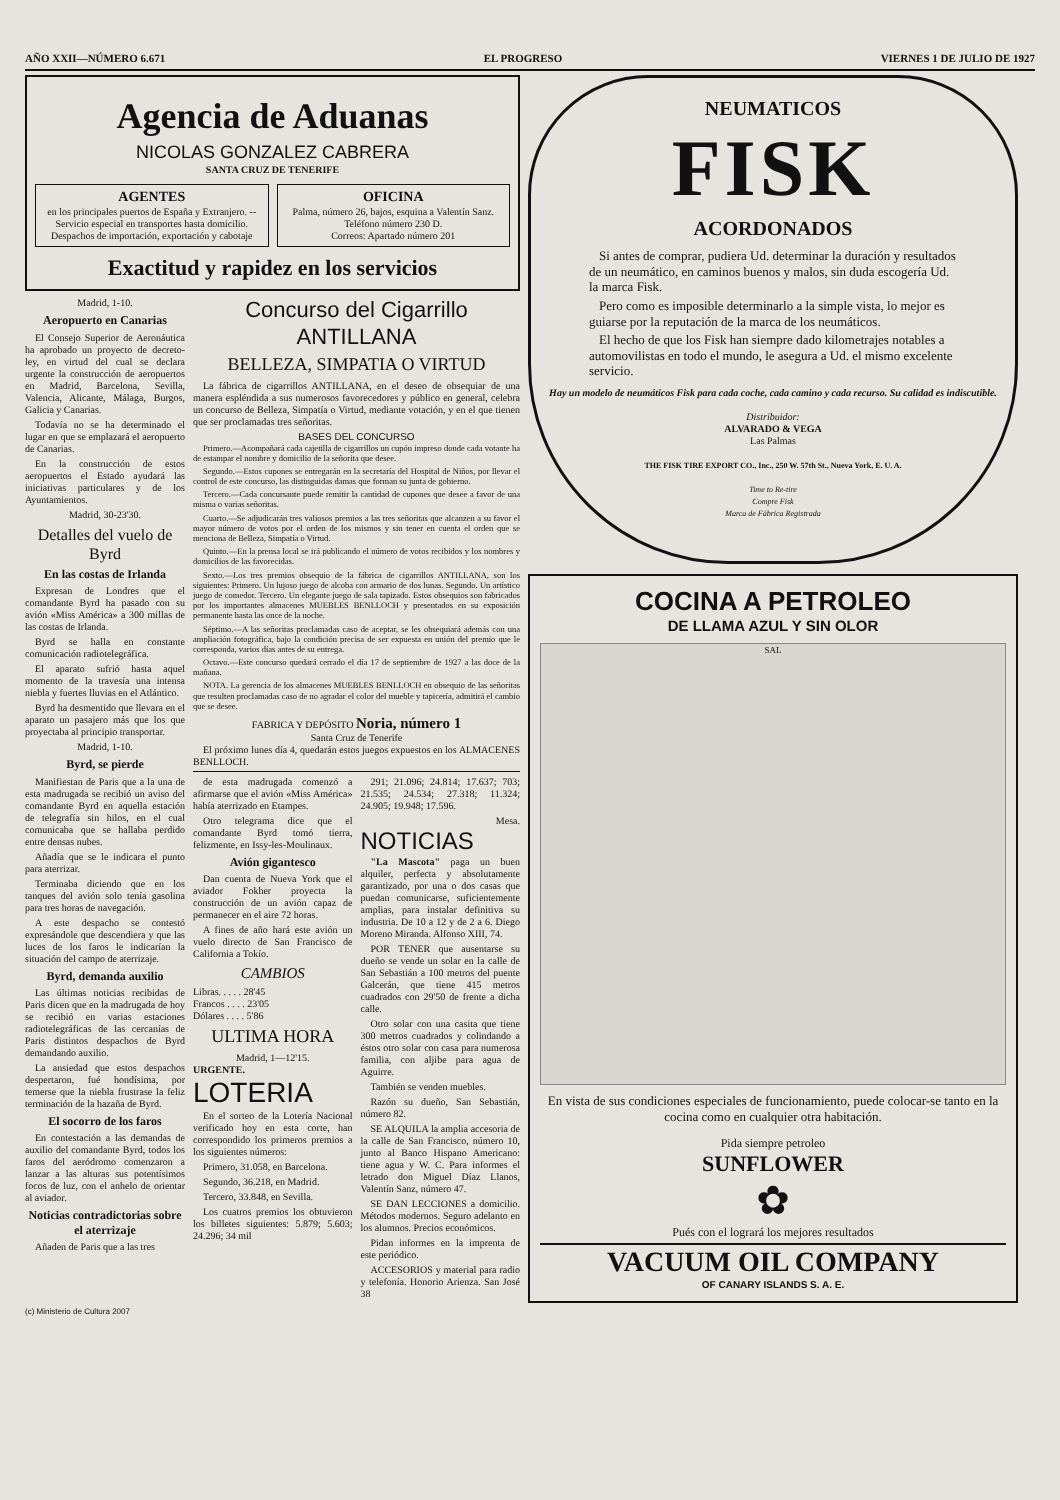AÑO XXII—NÚMERO 6.671 EL PROGRESO VIERNES 1 DE JULIO DE 1927
Agencia de Aduanas
NICOLAS GONZALEZ CABRERA
SANTA CRUZ DE TENERIFE
AGENTES
en los principales puertos de España y Extranjero. -- Servicio especial en transportes hasta domicilio. Despachos de importación, exportación y cabotaje
OFICINA
Palma, número 26, bajos, esquina a Valentín Sanz.
Teléfono número 230 D.
Correos: Apartado número 201
Exactitud y rapidez en los servicios
Madrid, 1-10.
Aeropuerto en Canarias
El Consejo Superior de Aeronáutica ha aprobado un proyecto de decreto-ley, en virtud del cual se declara urgente la construcción de aeropuertos en Madrid, Barcelona, Sevilla, Valencia, Alicante, Málaga, Burgos, Galicia y Canarias.
Todavía no se ha determinado el lugar en que se emplazará el aeropuerto de Canarias.
En la construcción de estos aeropuertos el Estado ayudará las iniciativas particulares y de los Ayuntamientos.
Madrid, 30-23'30.
Detalles del vuelo de Byrd
En las costas de Irlanda
Expresan de Londres que el comandante Byrd ha pasado con su avión «Miss América» a 300 millas de las costas de Irlanda.
Byrd se halla en constante comunicación radiotelegráfica.
El aparato sufrió hasta aquel momento de la travesía una intensa niebla y fuertes lluvias en el Atlántico.
Byrd ha desmentido que llevara en el aparato un pasajero más que los que proyectaba al principio transportar.
Madrid, 1-10.
Byrd, se pierde
Manifiestan de Paris que a la una de esta madrugada se recibió un aviso del comandante Byrd en aquella estación de telegrafía sin hilos, en el cual comunicaba que se hallaba perdido entre densas nubes.
Añadía que se le indicara el punto para aterrizar.
Terminaba diciendo que en los tanques del avión solo tenía gasolina para tres horas de navegación.
A este despacho se contestó expresándole que descendiera y que las luces de los faros le indicarían la situación del campo de aterrizaje.
Byrd, demanda auxilio
Las últimas noticias recibidas de Paris dicen que en la madrugada de hoy se recibió en varias estaciones radiotelegráficas de las cercanías de Paris distintos despachos de Byrd demandando auxilio.
La ansiedad que estos despachos despertaron, fué hondísima, por temerse que la niebla frustrase la feliz terminación de la hazaña de Byrd.
El socorro de los faros
En contestación a las demandas de auxilio del comandante Byrd, todos los faros del aeródromo comenzaron a lanzar a las alturas sus potentísimos focos de luz, con el anhelo de orientar al aviador.
Noticias contradictorias sobre el aterrizaje
Añaden de Paris que a las tres
Concurso del Cigarrillo
ANTILLANA
BELLEZA, SIMPATIA O VIRTUD
La fábrica de cigarrillos ANTILLANA, en el deseo de obsequiar de una manera espléndida a sus numerosos favorecedores y público en general, celebra un concurso de Belleza, Simpatía o Virtud, mediante votación, y en el que tienen que ser proclamadas tres señoritas.
BASES DEL CONCURSO
Primero.—Acompañará cada cajetilla de cigarrillos un cupón impreso donde cada votante ha de estampar el nombre y domicilio de la señorita que desee.
Segundo.—Estos cupones se entregarán en la secretaría del Hospital de Niños, por llevar el control de este concurso, las distinguidas damas que forman su junta de gobierno.
Tercero.—Cada concursante puede remitir la cantidad de cupones que desee a favor de una misma o varias señoritas.
Cuarto.—Se adjudicarán tres valiosos premios a las tres señoritas que alcanzen a su favor el mayor número de votos por el orden de los mismos y sin tener en cuenta el orden que se menciona de Belleza, Simpatía o Virtud.
Quinto.—En la prensa local se irá publicando el número de votos recibidos y los nombres y domicilios de las favorecidas.
Sexto.—Los tres premios obsequio de la fábrica de cigarrillos ANTILLANA, son los siguientes: Primero. Un lujoso juego de alcoba con armario de dos lunas. Segundo. Un artístico juego de comedor. Tercero. Un elegante juego de sala tapizado. Estos obsequios son fabricados por los importantes almacenes MUEBLES BENLLOCH y presentados en su exposición permanente hasta las once de la noche.
Séptimo.—A las señoritas proclamadas caso de aceptar, se les obsequiará además con una ampliación fotográfica, bajo la condición precisa de ser expuesta en unión del premio que le corresponda, varios días antes de su entrega.
Octavo.—Este concurso quedará cerrado el día 17 de septiembre de 1927 a las doce de la mañana.
NOTA. La gerencia de los almacenes MUEBLES BENLLOCH en obsequio de las señoritas que resulten proclamadas caso de no agradar el color del mueble y tapicería, admitirá el cambio que se desee.
FABRICA Y DEPÓSITO Noria, número 1
Santa Cruz de Tenerife
El próximo lunes día 4, quedarán estos juegos expuestos en los ALMACENES BENLLOCH.
de esta madrugada comenzó a afirmarse que el avión «Miss América» había aterrizado en Etampes.
Otro telegrama dice que el comandante Byrd tomó tierra, felizmente, en Issy-les-Moulinaux.
Avión gigantesco
Dan cuenta de Nueva York que el aviador Fokher proyecta la construcción de un avión capaz de permanecer en el aire 72 horas.
A fines de año hará este avión un vuelo directo de San Francisco de California a Tokío.
CAMBIOS
Libras. . . . . 28'45
Francos . . . . 23'05
Dólares . . . . 5'86
ULTIMA HORA
Madrid, 1—12'15.
URGENTE.
LOTERIA
En el sorteo de la Lotería Nacional verificado hoy en esta corte, han correspondido los primeros premios a los siguientes números:
Primero, 31.058, en Barcelona.
Segundo, 36.218, en Madrid.
Tercero, 33.848, en Sevilla.
Los cuatros premios los obtuvieron los billetes siguientes: 5.879; 5.603; 24.296; 34 mil
291; 21.096; 24.814; 17.637; 703; 21.535; 24.534; 27.318; 11.324; 24.905; 19.948; 17.596.
Mesa.
NOTICIAS
"La Mascota" paga un buen alquiler, perfecta y absolutamente garantizado, por una o dos casas que puedan comunicarse, suficientemente amplias, para instalar definitiva su industria. De 10 a 12 y de 2 a 6. Diego Moreno Miranda. Alfonso XIII, 74.
POR TENER que ausentarse su dueño se vende un solar en la calle de San Sebastián a 100 metros del puente Galcerán, que tiene 415 metros cuadrados con 29'50 de frente a dicha calle.
Otro solar con una casita que tiene 300 metros cuadrados y colindando a éstos otro solar con casa para numerosa familia, con aljibe para agua de Aguirre.
También se venden muebles.
Razón su dueño, San Sebastián, número 82.
SE ALQUILA la amplia accesoria de la calle de San Francisco, número 10, junto al Banco Hispano Americano: tiene agua y W. C. Para informes el letrado don Miguel Díaz Llanos, Valentín Sanz, número 47.
SE DAN LECCIONES a domicilio. Métodos modernos. Seguro adelanto en los alumnos. Precios económicos.
Pidan informes en la imprenta de este periódico.
ACCESORIOS y material para radio y telefonía. Honorio Arienza. San José 38
NEUMATICOS
FISK
ACORDONADOS
Si antes de comprar, pudiera Ud. determinar la duración y resultados de un neumático, en caminos buenos y malos, sin duda escogería Ud. la marca Fisk.
Pero como es imposible determinarlo a la simple vista, lo mejor es guiarse por la reputación de la marca de los neumáticos.
El hecho de que los Fisk han siempre dado kilometrajes notables a automovilistas en todo el mundo, le asegura a Ud. el mismo excelente servicio.
Hay un modelo de neumáticos Fisk para cada coche, cada camino y cada recurso. Su calidad es indiscutible.
Distribuidor:
ALVARADO & VEGA
Las Palmas
THE FISK TIRE EXPORT CO., Inc., 250 W. 57th St., Nueva York, E. U. A.
Time to Re-tire
Compre Fisk
Marca de Fábrica Registrada
COCINA A PETROLEO
DE LLAMA AZUL Y SIN OLOR
SAL
En vista de sus condiciones especiales de funcionamiento, puede colocar-se tanto en la cocina como en cualquier otra habitación.
Pida siempre petroleo
SUNFLOWER
✿
Pués con el logrará los mejores resultados
VACUUM OIL COMPANY
OF CANARY ISLANDS S. A. E.
(c) Ministerio de Cultura 2007